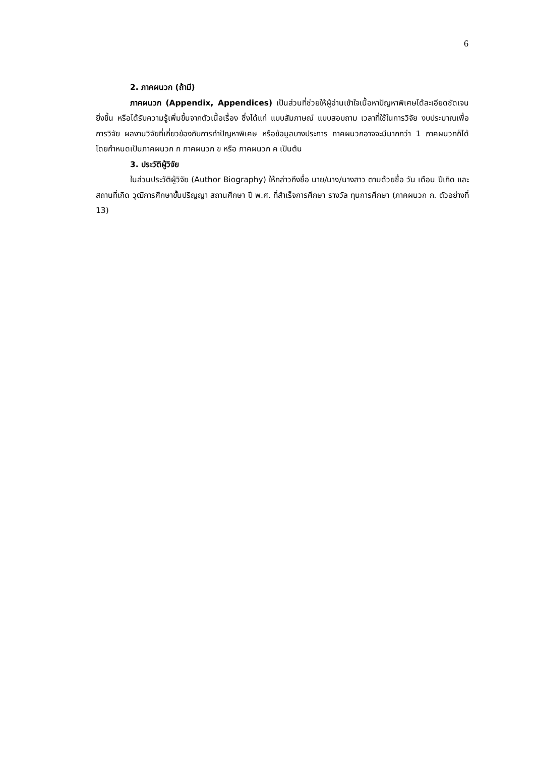6
2. ภาคผนวก (ถ้ามี)
ภาคผนวก (Appendix, Appendices) เป็นส่วนที่ช่วยให้ผู้อ่านเข้าใจเนื้อหาปัญหาพิเศษได้ละเอียดชัดเจนยิ่งขึ้น หรือได้รับความรู้เพิ่มขึ้นจากตัวเนื้อเรื่อง ซึ่งได้แก่ แบบสัมภาษณ์ แบบสอบถาม เวลาที่ใช้ในการวิจัย งบประมาณเพื่อการวิจัย ผลงานวิจัยที่เกี่ยวข้องกับการทำปัญหาพิเศษ หรือข้อมูลบางประการ ภาคผนวกอาจจะมีมากกว่า 1 ภาคผนวกก็ได้ โดยกำหนดเป็นภาคผนวก ก ภาคผนวก ข หรือ ภาคผนวก ค เป็นต้น
3. ประวัติผู้วิจัย
ในส่วนประวัติผู้วิจัย (Author Biography) ให้กล่าวถึงชื่อ นาย/นาง/นางสาว ตามด้วยชื่อ วัน เดือน ปีเกิด และสถานที่เกิด วุฒิการศึกษาขั้นปริญญา สถานศึกษา ปี พ.ศ. ที่สำเร็จการศึกษา รางวัล ทุนการศึกษา (ภาคผนวก ก. ตัวอย่างที่ 13)